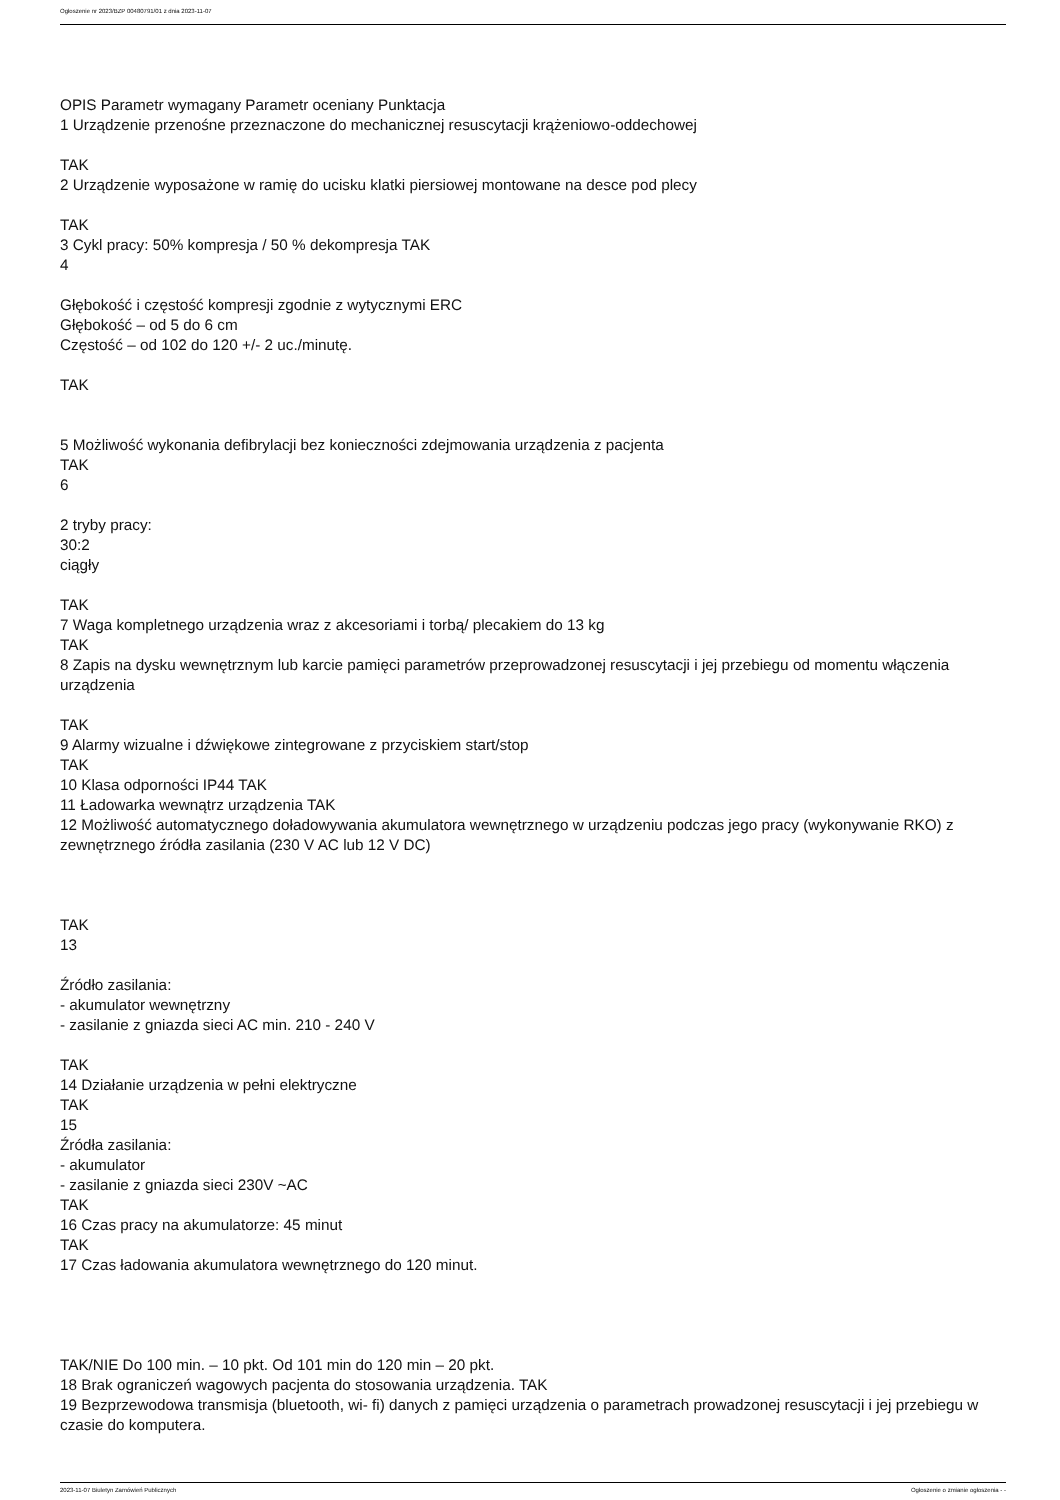Ogłoszenie nr 2023/BZP 00480791/01 z dnia 2023-11-07
OPIS Parametr wymagany Parametr oceniany Punktacja
1 Urządzenie przenośne przeznaczone do mechanicznej resuscytacji krążeniowo-oddechowej
TAK
2 Urządzenie wyposażone w ramię do ucisku klatki piersiowej montowane na desce pod plecy
TAK
3 Cykl pracy: 50% kompresja / 50 % dekompresja TAK
4
Głębokość i częstość kompresji zgodnie z wytycznymi ERC
Głębokość – od 5 do 6 cm
Częstość – od 102 do 120 +/- 2 uc./minutę.
TAK
5 Możliwość wykonania defibrylacji bez konieczności zdejmowania urządzenia z pacjenta
TAK
6
2 tryby pracy:
30:2
ciągły
TAK
7 Waga kompletnego urządzenia wraz z akcesoriami i torbą/ plecakiem do 13 kg
TAK
8 Zapis na dysku wewnętrznym lub karcie pamięci parametrów przeprowadzonej resuscytacji i jej przebiegu od momentu włączenia urządzenia
TAK
9 Alarmy wizualne i dźwiękowe zintegrowane z przyciskiem start/stop
TAK
10 Klasa odporności IP44 TAK
11 Ładowarka wewnątrz urządzenia TAK
12 Możliwość automatycznego doładowywania akumulatora wewnętrznego w urządzeniu podczas jego pracy (wykonywanie RKO) z zewnętrznego źródła zasilania (230 V AC lub 12 V DC)
TAK
13
Źródło zasilania:
- akumulator wewnętrzny
- zasilanie z gniazda sieci AC min. 210 - 240 V
TAK
14 Działanie urządzenia w pełni elektryczne
TAK
15
Źródła zasilania:
- akumulator
- zasilanie z gniazda sieci 230V ~AC
TAK
16 Czas pracy na akumulatorze: 45 minut
TAK
17 Czas ładowania akumulatora wewnętrznego do 120 minut.
TAK/NIE Do 100 min. – 10 pkt. Od 101 min do 120 min – 20 pkt.
18 Brak ograniczeń wagowych pacjenta do stosowania urządzenia. TAK
19 Bezprzewodowa transmisja (bluetooth, wi- fi) danych z pamięci urządzenia o parametrach prowadzonej resuscytacji i jej przebiegu w czasie do komputera.
2023-11-07 Biuletyn Zamówień Publicznych Ogłoszenie o zmianie ogłoszenia - -